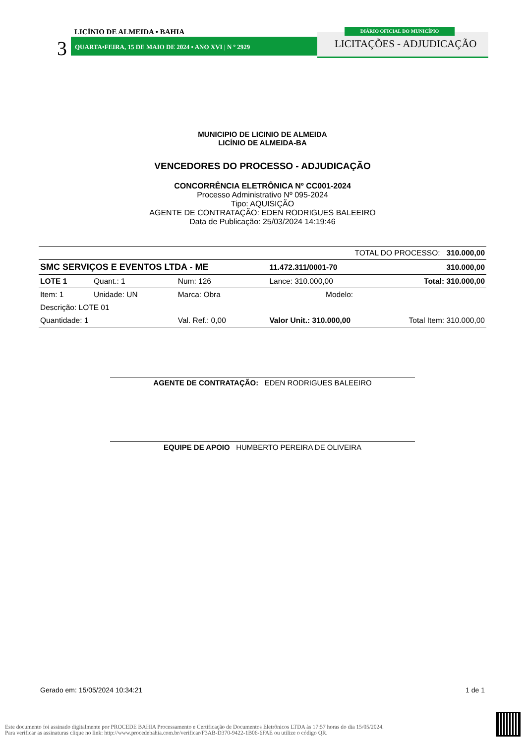LICÍNIO DE ALMEIDA • BAHIA
3 QUARTA•FEIRA, 15 DE MAIO DE 2024 • ANO XVI | N º 2929
DIÁRIO OFICIAL DO MUNICÍPIO
LICITAÇÕES - ADJUDICAÇÃO
MUNICIPIO DE LICINIO DE ALMEIDA
LICÍNIO DE ALMEIDA-BA
VENCEDORES DO PROCESSO - ADJUDICAÇÃO
CONCORRÊNCIA ELETRÔNICA Nº CC001-2024
Processo Administrativo Nº 095-2024
Tipo: AQUISIÇÃO
AGENTE DE CONTRATAÇÃO: EDEN RODRIGUES BALEEIRO
Data de Publicação: 25/03/2024 14:19:46
| TOTAL DO PROCESSO: 310.000,00 | | | | | |
| SMC SERVIÇOS E EVENTOS LTDA - ME | | | 11.472.311/0001-70 | | 310.000,00 |
| LOTE 1 | Quant.: 1 | Num: 126 | Lance: 310.000,00 | | Total: 310.000,00 |
| Item: 1 | Unidade: UN | Marca: Obra | | Modelo: | |
| Descrição: LOTE 01 | | | | | |
| Quantidade: 1 | | Val. Ref.: 0,00 | Valor Unit.: 310.000,00 | | Total Item: 310.000,00 |
AGENTE DE CONTRATAÇÃO: EDEN RODRIGUES BALEEIRO
EQUIPE DE APOIO HUMBERTO PEREIRA DE OLIVEIRA
Gerado em: 15/05/2024 10:34:21 1 de 1
Este documento foi assinado digitalmente por PROCEDE BAHIA Processamento e Certificação de Documentos Eletrônicos LTDA às 17:57 horas do dia 15/05/2024.
Para verificar as assinaturas clique no link: http://www.procedebahia.com.br/verificar/F3AB-D370-9422-1B06-6FAE ou utilize o código QR.